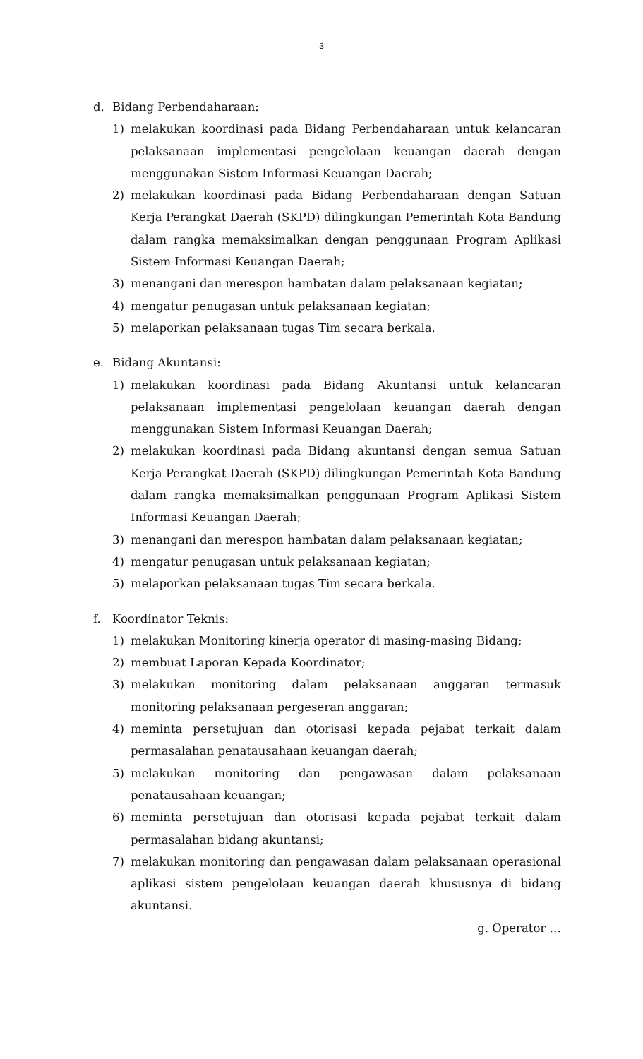3
d. Bidang Perbendaharaan:
1) melakukan koordinasi pada Bidang Perbendaharaan untuk kelancaran pelaksanaan implementasi pengelolaan keuangan daerah dengan menggunakan Sistem Informasi Keuangan Daerah;
2) melakukan koordinasi pada Bidang Perbendaharaan dengan Satuan Kerja Perangkat Daerah (SKPD) dilingkungan Pemerintah Kota Bandung dalam rangka memaksimalkan dengan penggunaan Program Aplikasi Sistem Informasi Keuangan Daerah;
3) menangani dan merespon hambatan dalam pelaksanaan kegiatan;
4) mengatur penugasan untuk pelaksanaan kegiatan;
5) melaporkan pelaksanaan tugas Tim secara berkala.
e. Bidang Akuntansi:
1) melakukan koordinasi pada Bidang Akuntansi untuk kelancaran pelaksanaan implementasi pengelolaan keuangan daerah dengan menggunakan Sistem Informasi Keuangan Daerah;
2) melakukan koordinasi pada Bidang akuntansi dengan semua Satuan Kerja Perangkat Daerah (SKPD) dilingkungan Pemerintah Kota Bandung dalam rangka memaksimalkan penggunaan Program Aplikasi Sistem Informasi Keuangan Daerah;
3) menangani dan merespon hambatan dalam pelaksanaan kegiatan;
4) mengatur penugasan untuk pelaksanaan kegiatan;
5) melaporkan pelaksanaan tugas Tim secara berkala.
f. Koordinator Teknis:
1) melakukan Monitoring kinerja operator di masing-masing Bidang;
2) membuat Laporan Kepada Koordinator;
3) melakukan monitoring dalam pelaksanaan anggaran termasuk monitoring pelaksanaan pergeseran anggaran;
4) meminta persetujuan dan otorisasi kepada pejabat terkait dalam permasalahan penatausahaan keuangan daerah;
5) melakukan monitoring dan pengawasan dalam pelaksanaan penatausahaan keuangan;
6) meminta persetujuan dan otorisasi kepada pejabat terkait dalam permasalahan bidang akuntansi;
7) melakukan monitoring dan pengawasan dalam pelaksanaan operasional aplikasi sistem pengelolaan keuangan daerah khususnya di bidang akuntansi.
g. Operator …